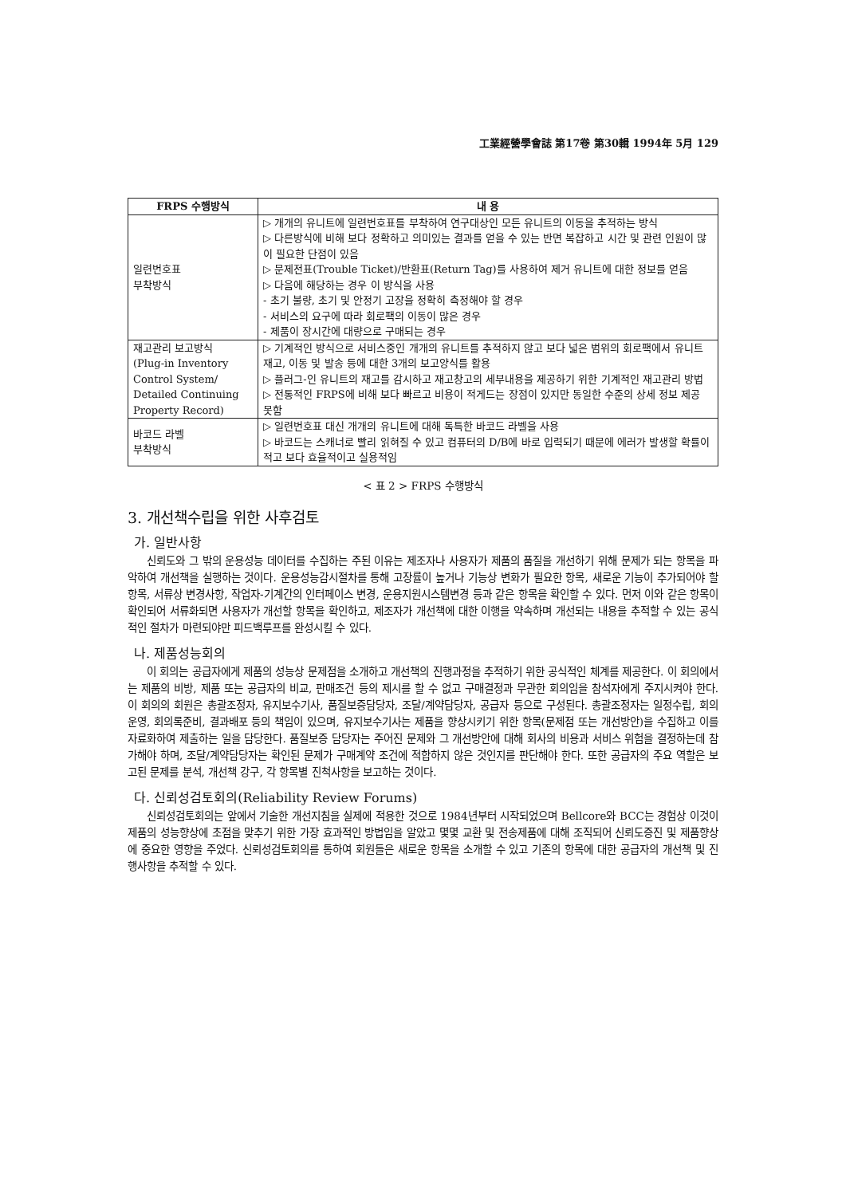工業經營學會誌 第17卷 第30輯 1994年 5月 129
| FRPS 수행방식 | 내 용 |
| --- | --- |
| 일련번호표 부착방식 | ▷ 개개의 유니트에 일련번호표를 부착하여 연구대상인 모든 유니트의 이동을 추적하는 방식 ▷ 다른방식에 비해 보다 정확하고 의미있는 결과를 얻을 수 있는 반면 복잡하고 시간 및 관련 인원이 많이 필요한 단점이 있음 ▷ 문제전표(Trouble Ticket)/반환표(Return Tag)를 사용하여 제거 유니트에 대한 정보를 얻음 ▷ 다음에 해당하는 경우 이 방식을 사용 - 초기 불량, 초기 및 안정기 고장을 정확히 측정해야 할 경우 - 서비스의 요구에 따라 회로팩의 이동이 많은 경우 - 제품이 장시간에 대량으로 구매되는 경우 |
| 재고관리 보고방식 (Plug-in Inventory Control System/ Detailed Continuing Property Record) | ▷ 기계적인 방식으로 서비스중인 개개의 유니트를 추적하지 않고 보다 넓은 범위의 회로팩에서 유니트 재고, 이동 및 발송 등에 대한 3개의 보고양식를 활용 ▷ 플러그-인 유니트의 재고를 감시하고 재고창고의 세부내용을 제공하기 위한 기계적인 재고관리 방법 ▷ 전통적인 FRPS에 비해 보다 빠르고 비용이 적게드는 장점이 있지만 동일한 수준의 상세 정보 제공 못함 |
| 바코드 라벨 부착방식 | ▷ 일련번호표 대신 개개의 유니트에 대해 독특한 바코드 라벨을 사용 ▷ 바코드는 스캐너로 빨리 읽혀질 수 있고 컴퓨터의 D/B에 바로 입력되기 때문에 에러가 발생할 확률이 적고 보다 효율적이고 실용적임 |
< 표 2 > FRPS 수행방식
3. 개선책수립을 위한 사후검토
가. 일반사항
신뢰도와 그 밖의 운용성능 데이터를 수집하는 주된 이유는 제조자나 사용자가 제품의 품질을 개선하기 위해 문제가 되는 항목을 파악하여 개선책을 실행하는 것이다. 운용성능감시절차를 통해 고장률이 높거나 기능상 변화가 필요한 항목, 새로운 기능이 추가되어야 할 항목, 서류상 변경사항, 작업자-기계간의 인터페이스 변경, 운용지원시스템변경 등과 같은 항목을 확인할 수 있다. 먼저 이와 같은 항목이 확인되어 서류화되면 사용자가 개선할 항목을 확인하고, 제조자가 개선책에 대한 이행을 약속하며 개선되는 내용을 추적할 수 있는 공식적인 절차가 마련되야만 피드백루프를 완성시킬 수 있다.
나. 제품성능회의
이 회의는 공급자에게 제품의 성능상 문제점을 소개하고 개선책의 진행과정을 추적하기 위한 공식적인 체계를 제공한다. 이 회의에서는 제품의 비방, 제품 또는 공급자의 비교, 판매조건 등의 제시를 할 수 없고 구매결정과 무관한 회의임을 참석자에게 주지시켜야 한다. 이 회의의 회원은 총괄조정자, 유지보수기사, 품질보증담당자, 조달/계약담당자, 공급자 등으로 구성된다. 총괄조정자는 일정수립, 회의운영, 회의록준비, 결과배포 등의 책임이 있으며, 유지보수기사는 제품을 향상시키기 위한 항목(문제점 또는 개선방안)을 수집하고 이를 자료화하여 제출하는 일을 담당한다. 품질보증 담당자는 주어진 문제와 그 개선방안에 대해 회사의 비용과 서비스 위험을 결정하는데 참가해야 하며, 조달/계약담당자는 확인된 문제가 구매계약 조건에 적합하지 않은 것인지를 판단해야 한다. 또한 공급자의 주요 역할은 보고된 문제를 분석, 개선책 강구, 각 항목별 진척사항을 보고하는 것이다.
다. 신뢰성검토회의(Reliability Review Forums)
신뢰성검토회의는 앞에서 기술한 개선지침을 실제에 적용한 것으로 1984년부터 시작되었으며 Bellcore와 BCC는 경험상 이것이 제품의 성능향상에 초점을 맞추기 위한 가장 효과적인 방법임을 알았고 몇몇 교환 및 전송제품에 대해 조직되어 신뢰도증진 및 제품향상에 중요한 영향을 주었다. 신뢰성검토회의를 통하여 회원들은 새로운 항목을 소개할 수 있고 기존의 항목에 대한 공급자의 개선책 및 진행사항을 추적할 수 있다.